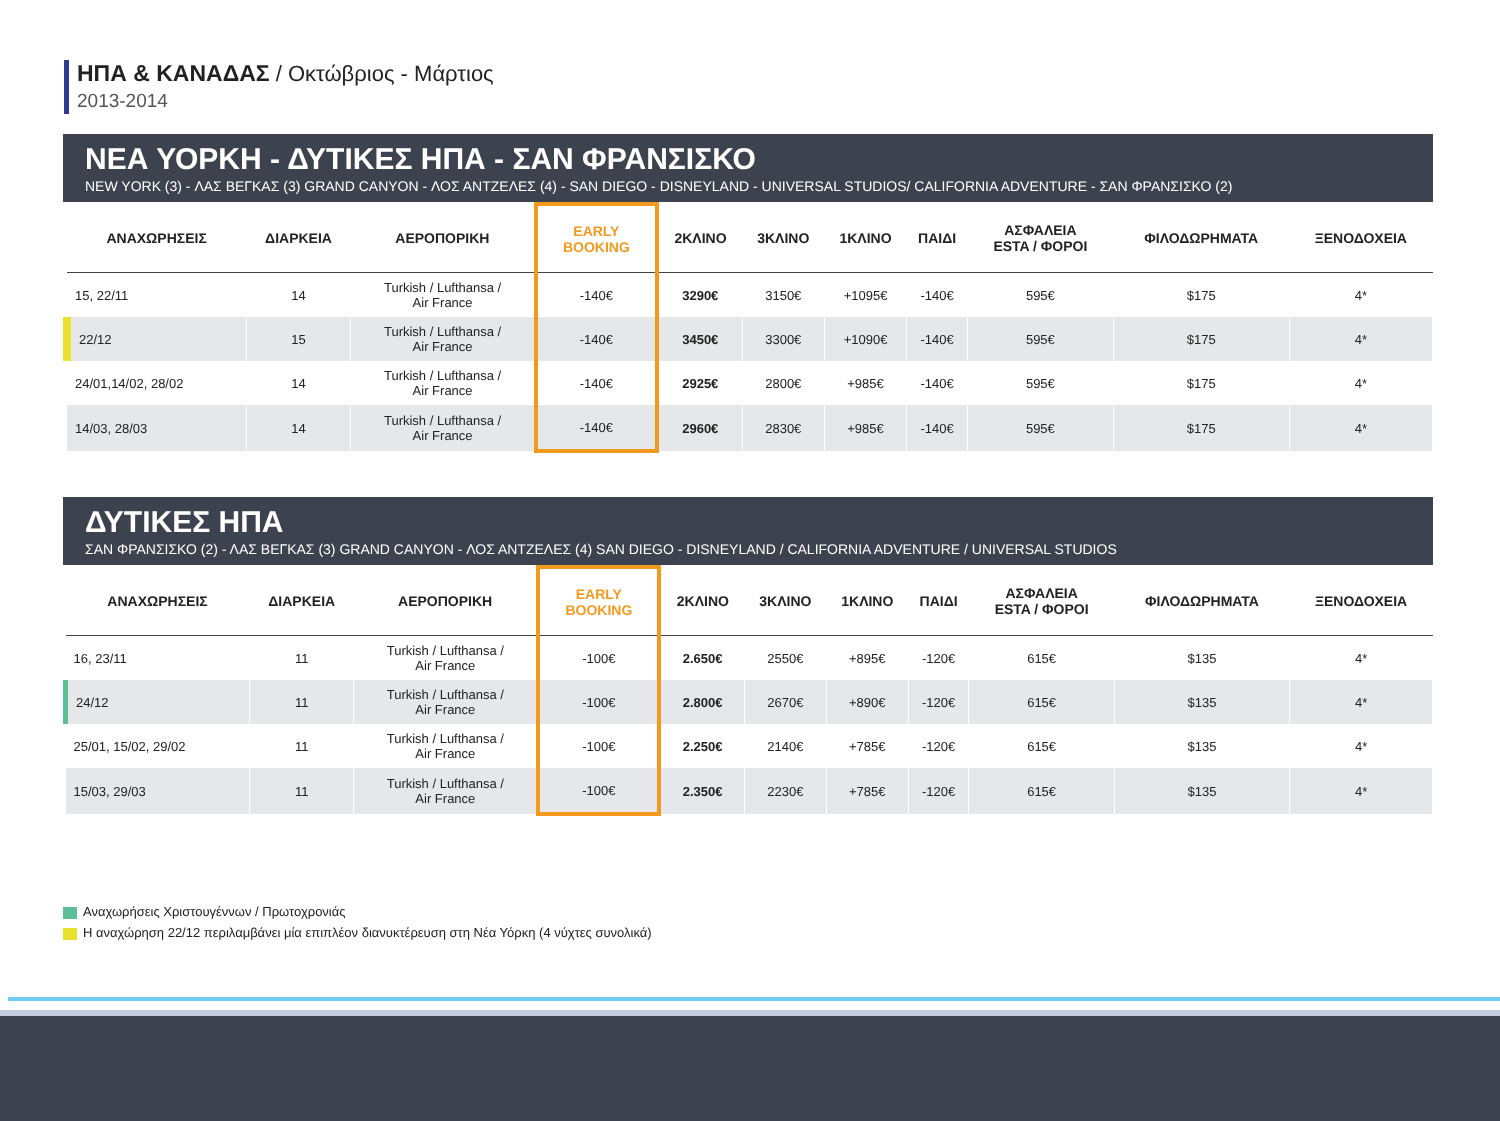ΗΠΑ & ΚΑΝΑΔΑΣ / Οκτώβριος - Μάρτιος
2013-2014
ΝΕΑ ΥΟΡΚΗ - ΔΥΤΙΚΕΣ ΗΠΑ - ΣΑΝ ΦΡΑΝΣΙΣΚΟ
NEW YORK (3) - ΛΑΣ ΒΕΓΚΑΣ (3) GRAND CANYON - ΛΟΣ ΑΝΤΖΕΛΕΣ (4) - SAN DIEGO - DISNEYLAND - UNIVERSAL STUDIOS/ CALIFORNIA ADVENTURE - ΣΑΝ ΦΡΑΝΣΙΣΚΟ (2)
| ΑΝΑΧΩΡΗΣΕΙΣ | ΔΙΑΡΚΕΙΑ | ΑΕΡΟΠΟΡΙΚΗ | EARLY BOOKING | 2ΚΛΙΝΟ | 3ΚΛΙΝΟ | 1ΚΛΙΝΟ | ΠΑΙΔΙ | ΑΣΦΑΛΕΙΑ ESTA / ΦΟΡΟΙ | ΦΙΛΟΔΩΡΗΜΑΤΑ | ΞΕΝΟΔΟΧΕΙΑ |
| --- | --- | --- | --- | --- | --- | --- | --- | --- | --- | --- |
| 15, 22/11 | 14 | Turkish / Lufthansa / Air France | -140€ | 3290€ | 3150€ | +1095€ | -140€ | 595€ | $175 | 4* |
| 22/12 | 15 | Turkish / Lufthansa / Air France | -140€ | 3450€ | 3300€ | +1090€ | -140€ | 595€ | $175 | 4* |
| 24/01,14/02, 28/02 | 14 | Turkish / Lufthansa / Air France | -140€ | 2925€ | 2800€ | +985€ | -140€ | 595€ | $175 | 4* |
| 14/03, 28/03 | 14 | Turkish / Lufthansa / Air France | -140€ | 2960€ | 2830€ | +985€ | -140€ | 595€ | $175 | 4* |
ΔΥΤΙΚΕΣ ΗΠΑ
ΣΑΝ ΦΡΑΝΣΙΣΚΟ (2) - ΛΑΣ ΒΕΓΚΑΣ (3) GRAND CANYON - ΛΟΣ ΑΝΤΖΕΛΕΣ (4) SAN DIEGO - DISNEYLAND / CALIFORNIA ADVENTURE / UNIVERSAL STUDIOS
| ΑΝΑΧΩΡΗΣΕΙΣ | ΔΙΑΡΚΕΙΑ | ΑΕΡΟΠΟΡΙΚΗ | EARLY BOOKING | 2ΚΛΙΝΟ | 3ΚΛΙΝΟ | 1ΚΛΙΝΟ | ΠΑΙΔΙ | ΑΣΦΑΛΕΙΑ ESTA / ΦΟΡΟΙ | ΦΙΛΟΔΩΡΗΜΑΤΑ | ΞΕΝΟΔΟΧΕΙΑ |
| --- | --- | --- | --- | --- | --- | --- | --- | --- | --- | --- |
| 16, 23/11 | 11 | Turkish / Lufthansa / Air France | -100€ | 2.650€ | 2550€ | +895€ | -120€ | 615€ | $135 | 4* |
| 24/12 | 11 | Turkish / Lufthansa / Air France | -100€ | 2.800€ | 2670€ | +890€ | -120€ | 615€ | $135 | 4* |
| 25/01, 15/02, 29/02 | 11 | Turkish / Lufthansa / Air France | -100€ | 2.250€ | 2140€ | +785€ | -120€ | 615€ | $135 | 4* |
| 15/03, 29/03 | 11 | Turkish / Lufthansa / Air France | -100€ | 2.350€ | 2230€ | +785€ | -120€ | 615€ | $135 | 4* |
Αναχωρήσεις Χριστουγέννων / Πρωτοχρονιάς
Η αναχώρηση 22/12 περιλαμβάνει μία επιπλέον διανυκτέρευση στη Νέα Υόρκη (4 νύχτες συνολικά)